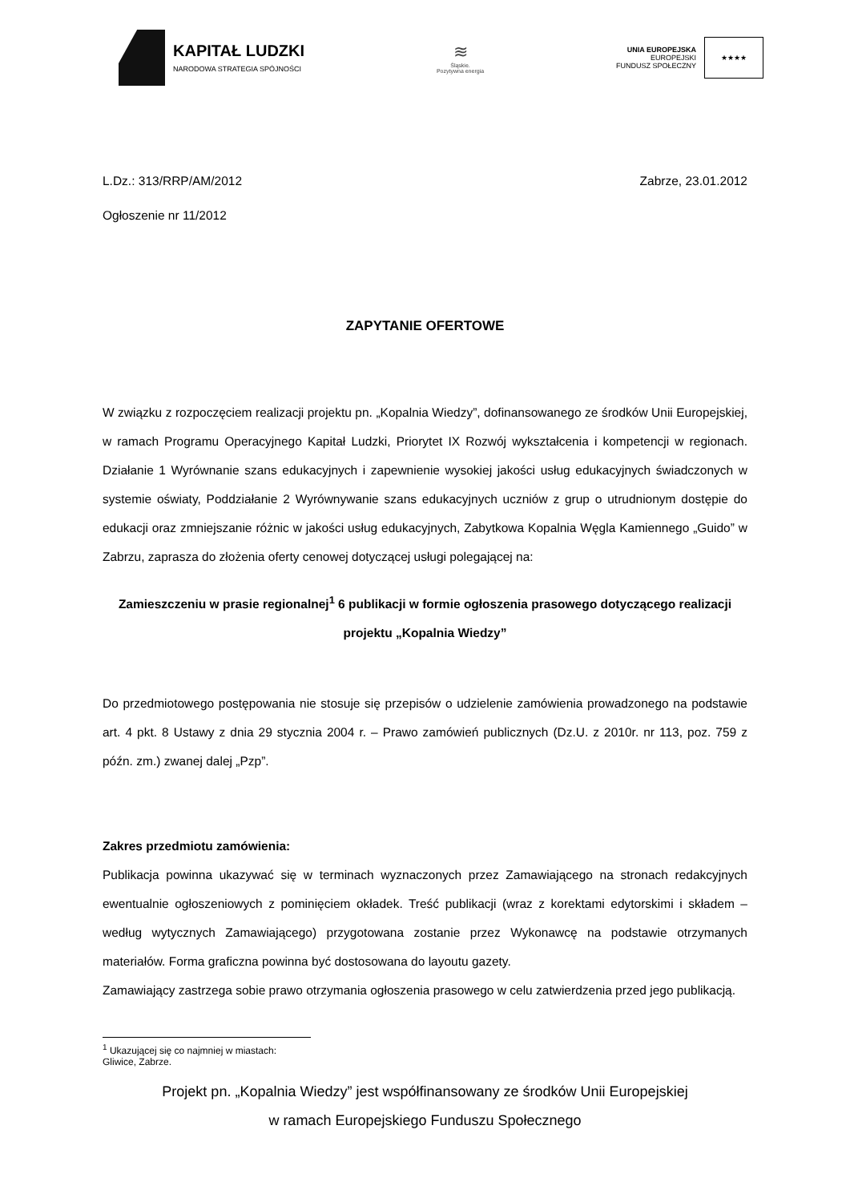KAPITAŁ LUDZKI
NARODOWA STRATEGIA SPÓJNOŚCI
≋
Śląskie.
Pozytywna energia
UNIA EUROPEJSKA
EUROPEJSKI
FUNDUSZ SPOŁECZNY
★★★★
L.Dz.: 313/RRP/AM/2012 Zabrze, 23.01.2012
Ogłoszenie nr 11/2012
ZAPYTANIE OFERTOWE
W związku z rozpoczęciem realizacji projektu pn. „Kopalnia Wiedzy”, dofinansowanego ze środków Unii Europejskiej, w ramach Programu Operacyjnego Kapitał Ludzki, Priorytet IX Rozwój wykształcenia i kompetencji w regionach. Działanie 1 Wyrównanie szans edukacyjnych i zapewnienie wysokiej jakości usług edukacyjnych świadczonych w systemie oświaty, Poddziałanie 2 Wyrównywanie szans edukacyjnych uczniów z grup o utrudnionym dostępie do edukacji oraz zmniejszanie różnic w jakości usług edukacyjnych, Zabytkowa Kopalnia Węgla Kamiennego „Guido” w Zabrzu, zaprasza do złożenia oferty cenowej dotyczącej usługi polegającej na:
Zamieszczeniu w prasie regionalnej<sup>1</sup> 6 publikacji w formie ogłoszenia prasowego dotyczącego realizacji projektu „Kopalnia Wiedzy”
Do przedmiotowego postępowania nie stosuje się przepisów o udzielenie zamówienia prowadzonego na podstawie art. 4 pkt. 8 Ustawy z dnia 29 stycznia 2004 r. – Prawo zamówień publicznych (Dz.U. z 2010r. nr 113, poz. 759 z późn. zm.) zwanej dalej „Pzp”.
Zakres przedmiotu zamówienia:
Publikacja powinna ukazywać się w terminach wyznaczonych przez Zamawiającego na stronach redakcyjnych ewentualnie ogłoszeniowych z pominięciem okładek. Treść publikacji (wraz z korektami edytorskimi i składem – według wytycznych Zamawiającego) przygotowana zostanie przez Wykonawcę na podstawie otrzymanych materiałów. Forma graficzna powinna być dostosowana do layoutu gazety.
Zamawiający zastrzega sobie prawo otrzymania ogłoszenia prasowego w celu zatwierdzenia przed jego publikacją.
<sup>1</sup> Ukazującej się co najmniej w miastach: Gliwice, Zabrze.
Projekt pn. „Kopalnia Wiedzy” jest współfinansowany ze środków Unii Europejskiej
w ramach Europejskiego Funduszu Społecznego